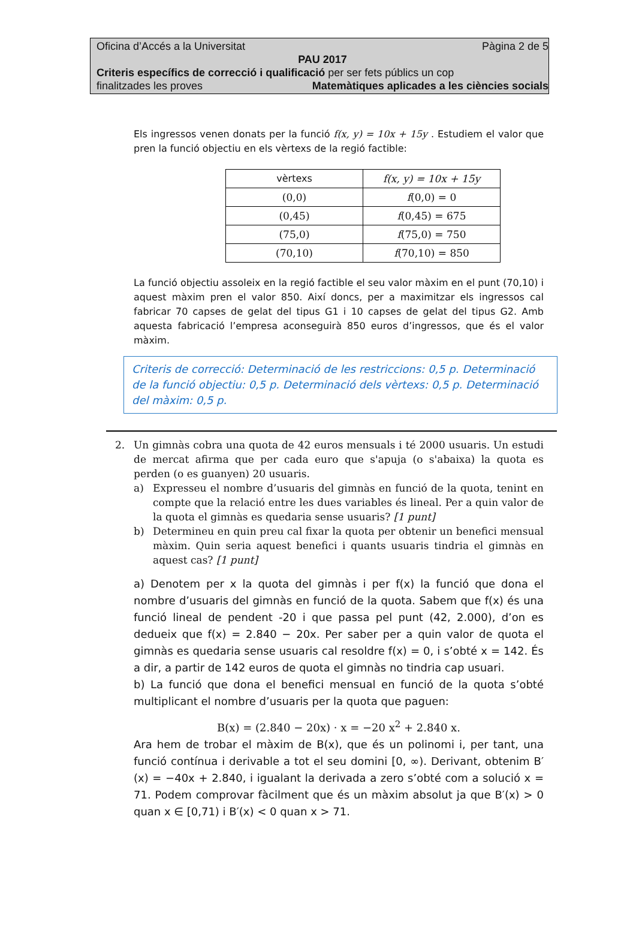Oficina d’Accés a la Universitat Pàgina 2 de 5
PAU 2017
Criteris específics de correcció i qualificació per ser fets públics un cop
finalitzades les proves Matemàtiques aplicades a les ciències socials
Els ingressos venen donats per la funció f(x, y) = 10x + 15y . Estudiem el valor que pren la funció objectiu en els vèrtexs de la regió factible:
| vèrtexs | f(x, y) = 10x + 15y |
| --- | --- |
| (0,0) | f (0,0) = 0 |
| (0,45) | f (0,45) = 675 |
| (75,0) | f (75,0) = 750 |
| (70,10) | f (70,10) = 850 |
La funció objectiu assoleix en la regió factible el seu valor màxim en el punt (70,10) i aquest màxim pren el valor 850. Així doncs, per a maximitzar els ingressos cal fabricar 70 capses de gelat del tipus G1 i 10 capses de gelat del tipus G2. Amb aquesta fabricació l’empresa aconseguirà 850 euros d’ingressos, que és el valor màxim.
Criteris de correcció: Determinació de les restriccions: 0,5 p. Determinació de la funció objectiu: 0,5 p. Determinació dels vèrtexs: 0,5 p. Determinació del màxim: 0,5 p.
2. Un gimnàs cobra una quota de 42 euros mensuals i té 2000 usuaris. Un estudi de mercat afirma que per cada euro que s'apuja (o s'abaixa) la quota es perden (o es guanyen) 20 usuaris.
a) Expresseu el nombre d’usuaris del gimnàs en funció de la quota, tenint en compte que la relació entre les dues variables és lineal. Per a quin valor de la quota el gimnàs es quedaria sense usuaris? [1 punt]
b) Determineu en quin preu cal fixar la quota per obtenir un benefici mensual màxim. Quin seria aquest benefici i quants usuaris tindria el gimnàs en aquest cas? [1 punt]
a) Denotem per x la quota del gimnàs i per f(x) la funció que dona el nombre d’usuaris del gimnàs en funció de la quota. Sabem que f(x) és una funció lineal de pendent -20 i que passa pel punt (42, 2.000), d’on es dedueix que f(x) = 2.840 − 20x. Per saber per a quin valor de quota el gimnàs es quedaria sense usuaris cal resoldre f(x) = 0, i s’obté x = 142. És a dir, a partir de 142 euros de quota el gimnàs no tindria cap usuari.
b) La funció que dona el benefici mensual en funció de la quota s’obté multiplicant el nombre d’usuaris per la quota que paguen:
B(x) = (2.840 − 20x) · x = −20 x<sup>2</sup> + 2.840 x.
Ara hem de trobar el màxim de B(x), que és un polinomi i, per tant, una funció contínua i derivable a tot el seu domini [0, ∞). Derivant, obtenim B′(x) = −40x + 2.840, i igualant la derivada a zero s’obté com a solució x = 71. Podem comprovar fàcilment que és un màxim absolut ja que B′(x) > 0 quan x ∈ [0,71) i B′(x) < 0 quan x > 71.